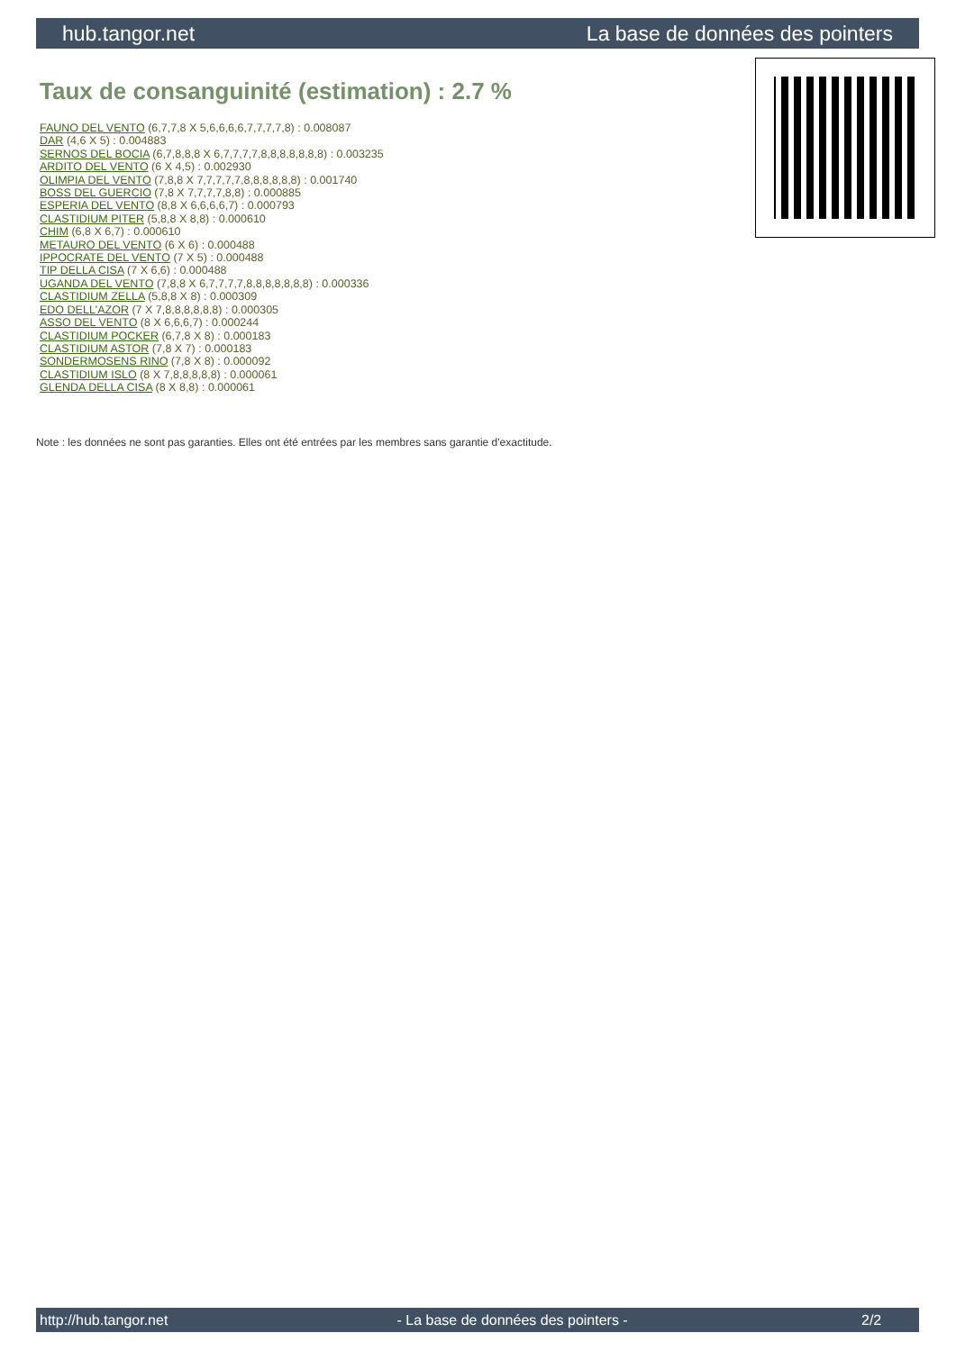hub.tangor.net La base de données des pointers
Taux de consanguinité (estimation) : 2.7 %
FAUNO DEL VENTO (6,7,7,8 X 5,6,6,6,6,7,7,7,7,8) : 0.008087
DAR (4,6 X 5) : 0.004883
SERNOS DEL BOCIA (6,7,8,8,8 X 6,7,7,7,7,8,8,8,8,8,8,8) : 0.003235
ARDITO DEL VENTO (6 X 4,5) : 0.002930
OLIMPIA DEL VENTO (7,8,8 X 7,7,7,7,7,8,8,8,8,8,8) : 0.001740
BOSS DEL GUERCIO (7,8 X 7,7,7,7,8,8) : 0.000885
ESPERIA DEL VENTO (8,8 X 6,6,6,6,7) : 0.000793
CLASTIDIUM PITER (5,8,8 X 8,8) : 0.000610
CHIM (6,8 X 6,7) : 0.000610
METAURO DEL VENTO (6 X 6) : 0.000488
IPPOCRATE DEL VENTO (7 X 5) : 0.000488
TIP DELLA CISA (7 X 6,6) : 0.000488
UGANDA DEL VENTO (7,8,8 X 6,7,7,7,7,8,8,8,8,8,8,8) : 0.000336
CLASTIDIUM ZELLA (5,8,8 X 8) : 0.000309
EDO DELL'AZOR (7 X 7,8,8,8,8,8,8) : 0.000305
ASSO DEL VENTO (8 X 6,6,6,7) : 0.000244
CLASTIDIUM POCKER (6,7,8 X 8) : 0.000183
CLASTIDIUM ASTOR (7,8 X 7) : 0.000183
SONDERMOSENS RINO (7,8 X 8) : 0.000092
CLASTIDIUM ISLO (8 X 7,8,8,8,8,8) : 0.000061
GLENDA DELLA CISA (8 X 8,8) : 0.000061
Note : les données ne sont pas garanties. Elles ont été entrées par les membres sans garantie d'exactitude.
http://hub.tangor.net - La base de données des pointers - 2/2